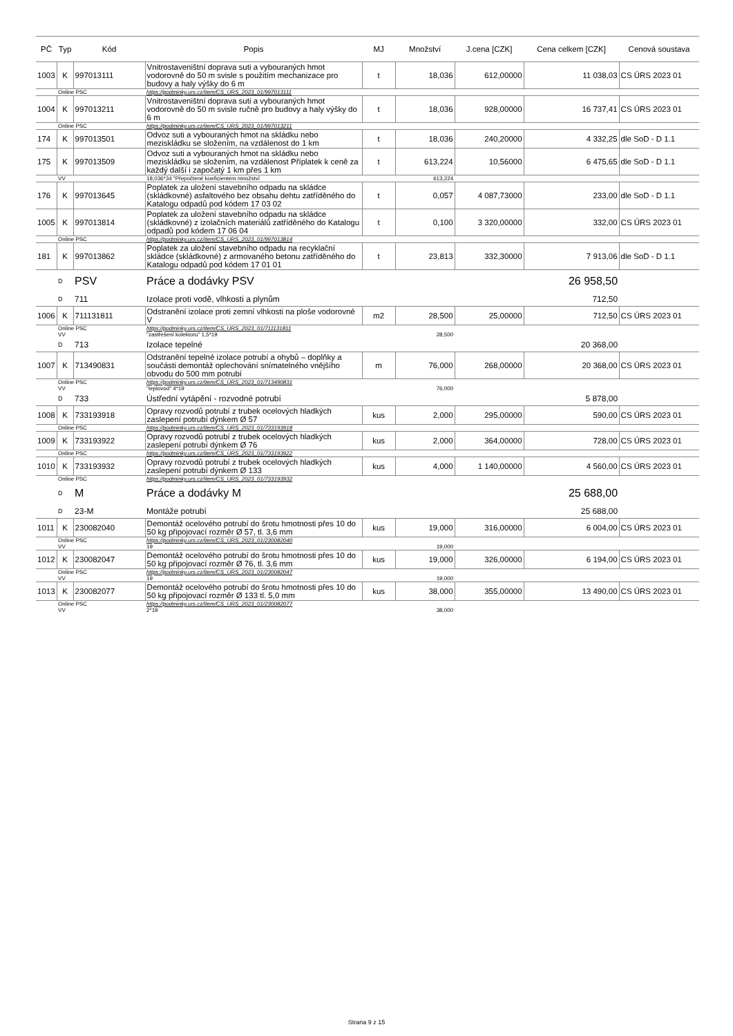| PČ | Typ | Kód | Popis | MJ | Množství | J.cena [CZK] | Cena celkem [CZK] | Cenová soustava |
| --- | --- | --- | --- | --- | --- | --- | --- | --- |
| 1003 | K | 997013111 | Vnitrostaveništní doprava suti a vybouraných hmot vodorovně do 50 m svisle s použitím mechanizace pro budovy a haly výšky do 6 m | t | 18,036 | 612,00000 | 11 038,03 | CS ÚRS 2023 01 |
| | Online PSC | | https://podminky.urs.cz/item/CS_URS_2023_01/997013111 | | | | | |
| 1004 | K | 997013211 | Vnitrostaveništní doprava suti a vybouraných hmot vodorovně do 50 m svisle ručně pro budovy a haly výšky do 6 m | t | 18,036 | 928,00000 | 16 737,41 | CS ÚRS 2023 01 |
| | Online PSC | | https://podminky.urs.cz/item/CS_URS_2023_01/997013211 | | | | | |
| 174 | K | 997013501 | Odvoz suti a vybouraných hmot na skládku nebo meziskládku se složením, na vzdálenost do 1 km | t | 18,036 | 240,20000 | 4 332,25 | dle SoD - D 1.1 |
| 175 | K | 997013509 | Odvoz suti a vybouraných hmot na skládku nebo meziskládku se složením, na vzdálenost Příplatek k ceně za každý další i započatý 1 km přes 1 km | t | 613,224 | 10,56000 | 6 475,65 | dle SoD - D 1.1 |
| | VV | | 18,036*34 "Přepočtené koeficientem množství | | 613,224 | | | |
| 176 | K | 997013645 | Poplatek za uložení stavebního odpadu na skládce (skládkovné) asfaltového bez obsahu dehtu zatříděného do Katalogu odpadů pod kódem 17 03 02 | t | 0,057 | 4 087,73000 | 233,00 | dle SoD - D 1.1 |
| 1005 | K | 997013814 | Poplatek za uložení stavebního odpadu na skládce (skládkovné) z izolačních materiálů zatříděného do Katalogu odpadů pod kódem 17 06 04 | t | 0,100 | 3 320,00000 | 332,00 | CS ÚRS 2023 01 |
| | Online PSC | | https://podminky.urs.cz/item/CS_URS_2023_01/997013814 | | | | | |
| 181 | K | 997013862 | Poplatek za uložení stavebního odpadu na recyklační skládce (skládkovné) z armovaného betonu zatříděného do Katalogu odpadů pod kódem 17 01 01 | t | 23,813 | 332,30000 | 7 913,06 | dle SoD - D 1.1 |
| | D | PSV | Práce a dodávky PSV | | | | 26 958,50 | |
| | D | 711 | Izolace proti vodě, vlhkosti a plynům | | | | 712,50 | |
| 1006 | K | 711131811 | Odstranění izolace proti zemní vlhkosti na ploše vodorovné V | m2 | 28,500 | 25,00000 | 712,50 | CS ÚRS 2023 01 |
| | Online PSC | | https://podminky.urs.cz/item/CS_URS_2023_01/711131811 | | | | | |
| | VV | | "zastřešení kolektoru" 1,5*19 | | 28,500 | | | |
| | D | 713 | Izolace tepelné | | | | 20 368,00 | |
| 1007 | K | 713490831 | Odstranění tepelné izolace potrubí a ohybů – doplňky a součásti demontáž oplechování snímatelného vnějšího obvodu do 500 mm potrubí | m | 76,000 | 268,00000 | 20 368,00 | CS ÚRS 2023 01 |
| | Online PSC | | https://podminky.urs.cz/item/CS_URS_2023_01/713490831 | | | | | |
| | VV | | "teplovod" 4*19 | | 76,000 | | | |
| | D | 733 | Ústřední vytápění - rozvodné potrubí | | | | 5 878,00 | |
| 1008 | K | 733193918 | Opravy rozvodů potrubí z trubek ocelových hladkých zaslepení potrubí dýnkem Ø 57 | kus | 2,000 | 295,00000 | 590,00 | CS ÚRS 2023 01 |
| | Online PSC | | https://podminky.urs.cz/item/CS_URS_2023_01/733193918 | | | | | |
| 1009 | K | 733193922 | Opravy rozvodů potrubí z trubek ocelových hladkých zaslepení potrubí dýnkem Ø 76 | kus | 2,000 | 364,00000 | 728,00 | CS ÚRS 2023 01 |
| | Online PSC | | https://podminky.urs.cz/item/CS_URS_2023_01/733193922 | | | | | |
| 1010 | K | 733193932 | Opravy rozvodů potrubí z trubek ocelových hladkých zaslepení potrubí dýnkem Ø 133 | kus | 4,000 | 1 140,00000 | 4 560,00 | CS ÚRS 2023 01 |
| | Online PSC | | https://podminky.urs.cz/item/CS_URS_2023_01/733193932 | | | | | |
| | D | M | Práce a dodávky M | | | | 25 688,00 | |
| | D | 23-M | Montáže potrubí | | | | 25 688,00 | |
| 1011 | K | 230082040 | Demontáž ocelového potrubí do šrotu hmotnosti přes 10 do 50 kg připojovací rozměr Ø 57, tl. 3,6 mm | kus | 19,000 | 316,00000 | 6 004,00 | CS ÚRS 2023 01 |
| | Online PSC | | https://podminky.urs.cz/item/CS_URS_2023_01/230082040 | | | | | |
| | VV | | 19 | | 19,000 | | | |
| 1012 | K | 230082047 | Demontáž ocelového potrubí do šrotu hmotnosti přes 10 do 50 kg připojovací rozměr Ø 76, tl. 3,6 mm | kus | 19,000 | 326,00000 | 6 194,00 | CS ÚRS 2023 01 |
| | Online PSC | | https://podminky.urs.cz/item/CS_URS_2023_01/230082047 | | | | | |
| | VV | | 19 | | 19,000 | | | |
| 1013 | K | 230082077 | Demontáž ocelového potrubí do šrotu hmotnosti přes 10 do 50 kg připojovací rozměr Ø 133 tl. 5,0 mm | kus | 38,000 | 355,00000 | 13 490,00 | CS ÚRS 2023 01 |
| | Online PSC | | https://podminky.urs.cz/item/CS_URS_2023_01/230082077 | | | | | |
| | VV | | 2*19 | | 38,000 | | | |
Strana 9 z 15